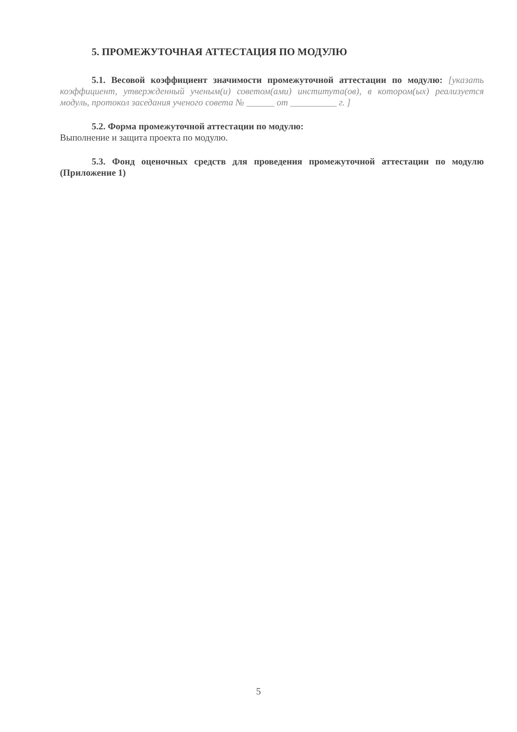5. ПРОМЕЖУТОЧНАЯ АТТЕСТАЦИЯ ПО МОДУЛЮ
5.1. Весовой коэффициент значимости промежуточной аттестации по модулю: [указать коэффициент, утвержденный ученым(и) советом(ами) института(ов), в котором(ых) реализуется модуль, протокол заседания ученого совета № ______ от __________ г. ]
5.2. Форма промежуточной аттестации по модулю:
Выполнение и защита проекта по модулю.
5.3. Фонд оценочных средств для проведения промежуточной аттестации по модулю (Приложение 1)
5